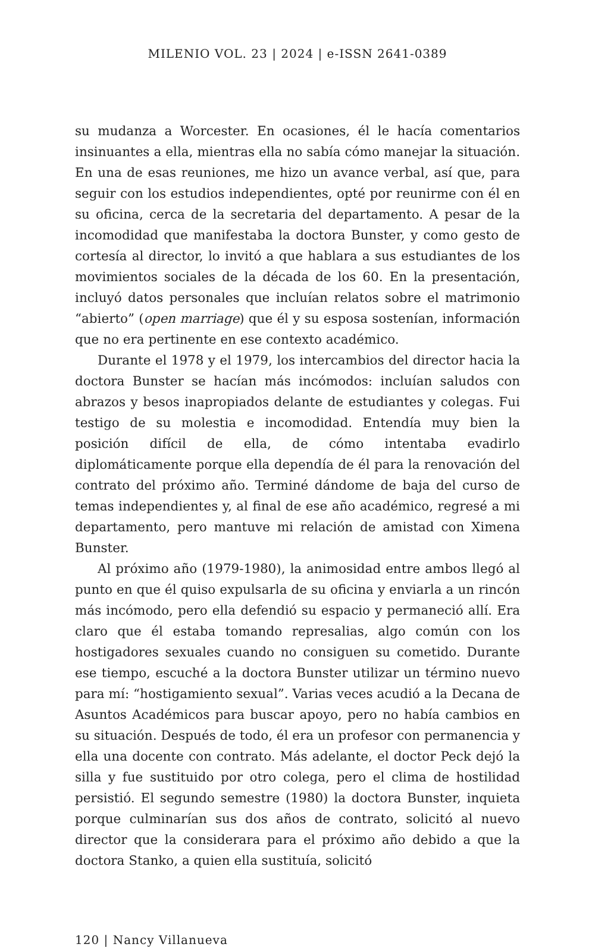MILENIO VOL. 23 | 2024 | e-ISSN 2641-0389
su mudanza a Worcester. En ocasiones, él le hacía comentarios insinuantes a ella, mientras ella no sabía cómo manejar la situación. En una de esas reuniones, me hizo un avance verbal, así que, para seguir con los estudios independientes, opté por reunirme con él en su oficina, cerca de la secretaria del departamento. A pesar de la incomodidad que manifestaba la doctora Bunster, y como gesto de cortesía al director, lo invitó a que hablara a sus estudiantes de los movimientos sociales de la década de los 60. En la presentación, incluyó datos personales que incluían relatos sobre el matrimonio “abierto” (open marriage) que él y su esposa sostenían, información que no era pertinente en ese contexto académico.
Durante el 1978 y el 1979, los intercambios del director hacia la doctora Bunster se hacían más incómodos: incluían saludos con abrazos y besos inapropiados delante de estudiantes y colegas. Fui testigo de su molestia e incomodidad. Entendía muy bien la posición difícil de ella, de cómo intentaba evadirlo diplomáticamente porque ella dependía de él para la renovación del contrato del próximo año. Terminé dándome de baja del curso de temas independientes y, al final de ese año académico, regresé a mi departamento, pero mantuve mi relación de amistad con Ximena Bunster.
Al próximo año (1979-1980), la animosidad entre ambos llegó al punto en que él quiso expulsarla de su oficina y enviarla a un rincón más incómodo, pero ella defendió su espacio y permaneció allí. Era claro que él estaba tomando represalias, algo común con los hostigadores sexuales cuando no consiguen su cometido. Durante ese tiempo, escuché a la doctora Bunster utilizar un término nuevo para mí: “hostigamiento sexual”. Varias veces acudió a la Decana de Asuntos Académicos para buscar apoyo, pero no había cambios en su situación. Después de todo, él era un profesor con permanencia y ella una docente con contrato. Más adelante, el doctor Peck dejó la silla y fue sustituido por otro colega, pero el clima de hostilidad persistió. El segundo semestre (1980) la doctora Bunster, inquieta porque culminarían sus dos años de contrato, solicitó al nuevo director que la considerara para el próximo año debido a que la doctora Stanko, a quien ella sustituía, solicitó
120 | Nancy Villanueva